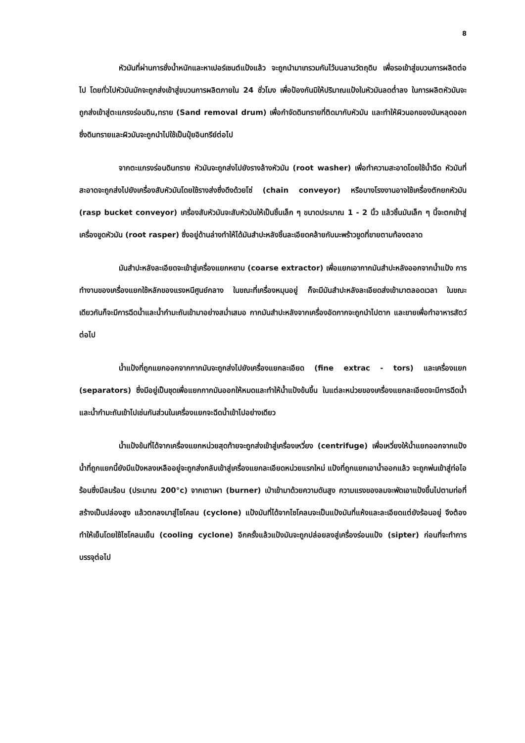8
หัวมันที่ผ่านการชั่งน้ำหนักและหาเปอร์เซนต์แป้งแล้ว จะถูกนำมาเทรวมกันไว้บนลานวัตถุดิบ เพื่อรอเข้าสู่ขบวนการผลิตต่อไป โดยทั่วไปหัวมันมักจะถูกส่งเข้าสู่ขบวนการผลิตภายใน 24 ชั่วโมง เพื่อป้องกันมิให้ปริมาณแป้งในหัวมันลดต่ำลง ในการผลิตหัวมันจะถูกส่งเข้าสู่ตะแกรงร่อนดิน,ทราย (Sand removal drum) เพื่อกำจัดดินทรายที่ติดมากับหัวมัน และทำให้ผิวนอกของมันหลุดออก ซึ่งดินทรายและผิวมันจะถูกนำไปใช้เป็นปุ๋ยอินทรีย์ต่อไป
จากตะแกรงร่อนดินทราย หัวมันจะถูกส่งไปยังรางล้างหัวมัน (root washer) เพื่อทำความสะอาดโดยใช้น้ำฉีด หัวมันที่สะอาดจะถูกส่งไปยังเครื่องสับหัวมันโดยใช้รางส่งซึ่งดึงด้วยโซ่ (chain conveyor) หรือบางโรงงานอาจใช้เครื่องตักยกหัวมัน (rasp bucket conveyor) เครื่องสับหัวมันจะสับหัวมันให้เป็นชิ้นเล็ก ๆ ขนาดประมาณ 1 - 2 นิ้ว แล้วชิ้นมันเล็ก ๆ นี้จะตกเข้าสู่เครื่องขูดหัวมัน (root rasper) ซึ่งอยู่ด้านล่างทำให้ได้มันสำปะหลังชิ้นละเอียดคล้ายกับมะพร้าวขูดที่ขายตามท้องตลาด
มันสำปะหลังละเอียดจะเข้าสู่เครื่องแยกหยาบ (coarse extractor) เพื่อแยกเอากากมันสำปะหลังออกจากน้ำแป้ง การทำงานของเครื่องแยกใช้หลักของแรงหนีศูนย์กลาง ในขณะที่เครื่องหมุนอยู่ ก็จะมีมันสำปะหลังละเอียดส่งเข้ามาตลอดเวลา ในขณะเดียวกันก็จะมีการฉีดน้ำและน้ำกำมะถันเข้ามาอย่างสม่ำเสมอ กากมันสำปะหลังจากเครื่องอัดกากจะถูกนำไปตาก และขายเพื่อทำอาหารสัตว์ต่อไป
น้ำแป้งที่ถูกแยกออกจากกากมันจะถูกส่งไปยังเครื่องแยกละเอียด (fine extrac - tors) และเครื่องแยก (separators) ซึ่งมีอยู่เป็นชุดเพื่อแยกกากมันออกให้หมดและทำให้น้ำแป้งข้นขึ้น ในแต่ละหน่วยของเครื่องแยกละเอียดจะมีการฉีดน้ำและน้ำกำมะถันเข้าไปเช่นกันส่วนในเครื่องแยกจะฉีดน้ำเข้าไปอย่างเดียว
น้ำแป้งข้นที่ได้จากเครื่องแยกหน่วยสุดท้ายจะถูกส่งเข้าสู่เครื่องเหวี่ยง (centrifuge) เพื่อเหวี่ยงให้น้ำแยกออกจากแป้ง น้ำที่ถูกแยกนี้ยังมีแป้งหลงเหลืออยู่จะถูกส่งกลับเข้าสู่เครื่องแยกละเอียดหน่วยแรกใหม่ แป้งที่ถูกแยกเอาน้ำออกแล้ว จะถูกพ่นเข้าสู่ท่อไอร้อนซึ่งมีลมร้อน (ประมาณ 200°c) จากเตาเผา (burner) เป่าเข้ามาด้วยความดันสูง ความแรงของลมจะพัดเอาแป้งขึ้นไปตามท่อที่สร้างเป็นปล่องสูง แล้วตกลงมาสู่ไซโคลน (cyclone) แป้งมันที่ได้จากไซโคลนจะเป็นแป้งมันที่แห้งและละเอียดแต่ยังร้อนอยู่ จึงต้องทำให้เย็นโดยใช้ไซโคลนเย็น (cooling cyclone) อีกครั้งแล้วแป้งมันจะถูกปล่อยลงสู่เครื่องร่อนแป้ง (sipter) ก่อนที่จะทำการบรรจุต่อไป